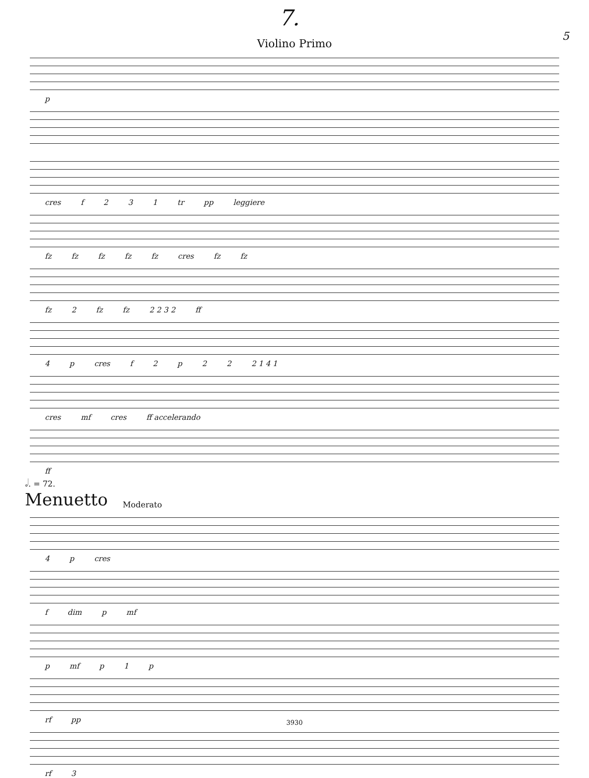7. 5
Violino Primo
p
cres f 231 tr pp leggiere
fz fz fz fz fz cres fz fz
fz 2 fz fz 2 2 3 2 ff
4 p cres f 2 p 22 2 1 4 1
cres mf cres ff accelerando
ff
𝅗𝅥. = 72.
Menuetto
Moderato
4 p cres
f dim p mf
p mf p 1 p
rf pp
rf 3
3930